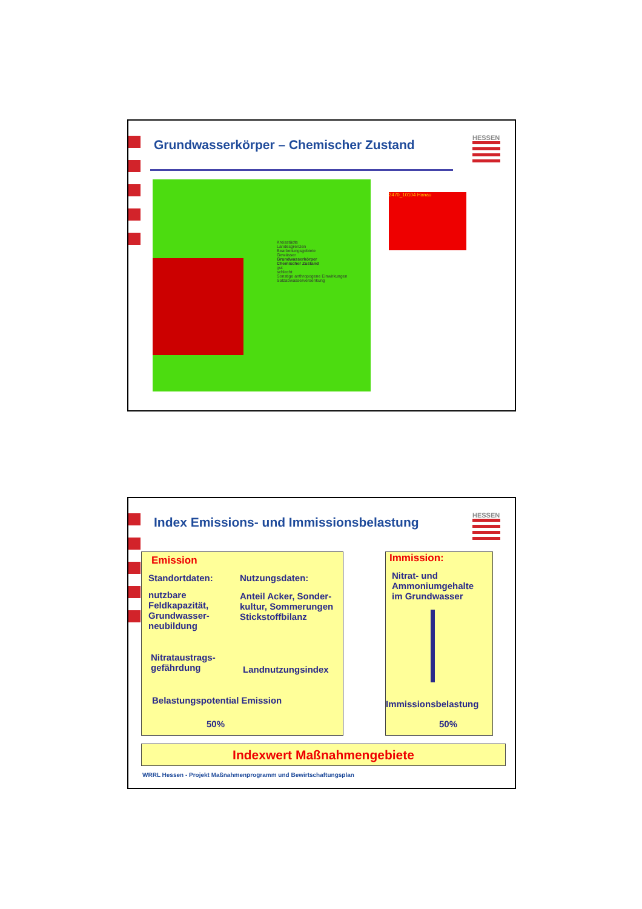Grundwasserkörper – Chemischer Zustand
HESSEN
Kreisstädte
Landesgrenzen
Bearbeitungsgebiete
Gewässer
Grundwasserkörper
Chemischer Zustand
gut
schlecht
Sonstige anthropogene Einwirkungen
Salzabwasserversenkung
2470_10104 Hanau
Index Emissions- und Immissionsbelastung
HESSEN
Emission
Standortdaten: Nutzungsdaten:
nutzbare
Feldkapazität,
Grundwasser-
neubildung
Anteil Acker, Sonder-
kultur, Sommerungen
Stickstoffbilanz
Nitrataustrags-
gefährdung
Landnutzungsindex
Belastungspotential Emission
50%
Immission:
Nitrat- und
Ammoniumgehalte
im Grundwasser
Immissionsbelastung
50%
Indexwert Maßnahmengebiete
WRRL Hessen - Projekt Maßnahmenprogramm und Bewirtschaftungsplan